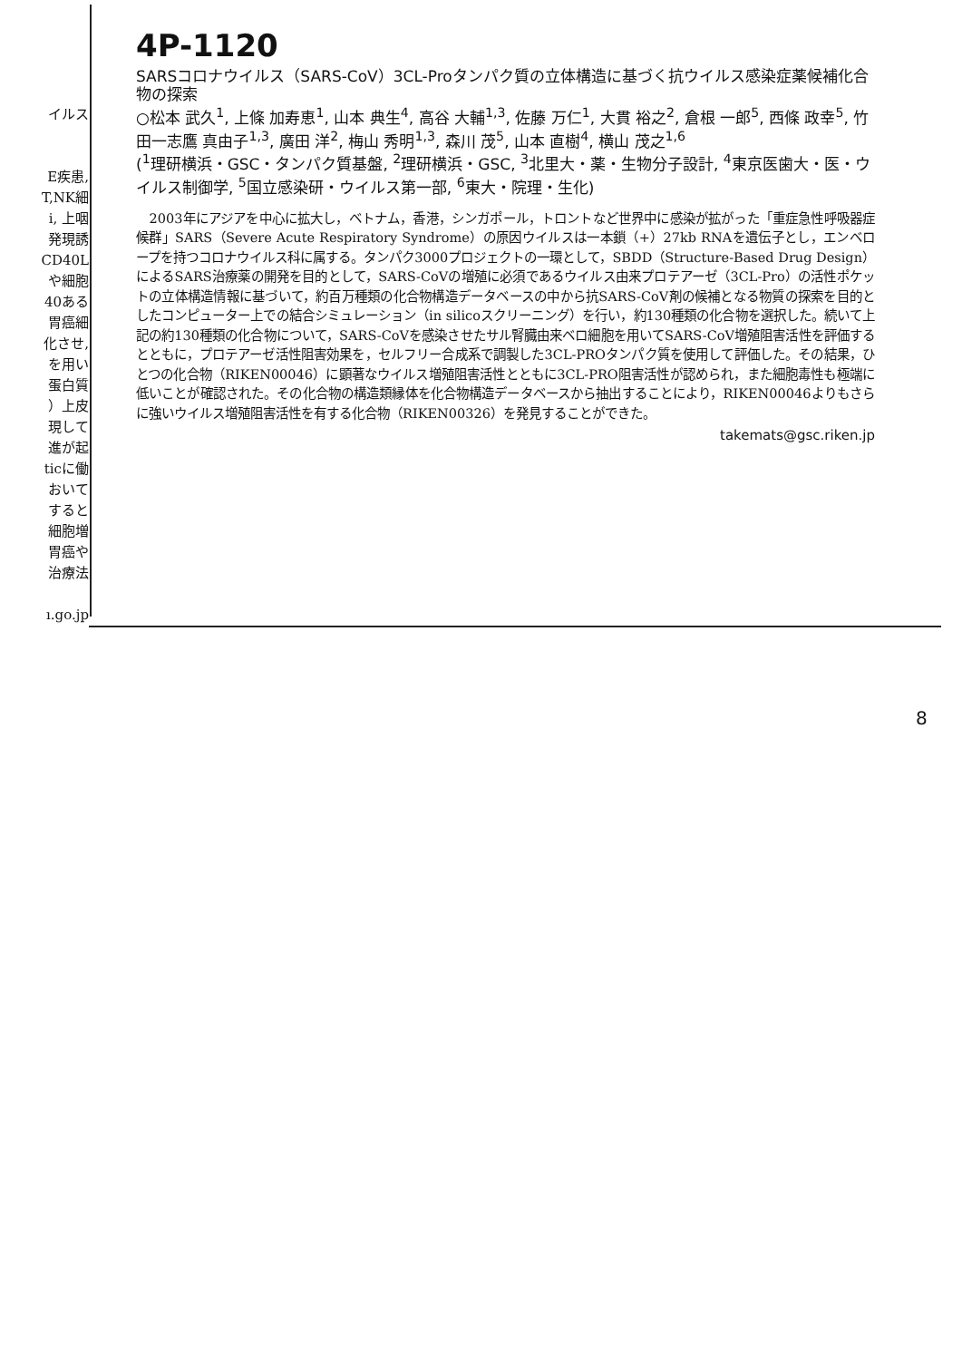イルス
E疾患,
T,NK細
i, 上咽
発現誘
CD40L
や細胞
40ある
胃癌細
化させ,
を用い
蛋白質
）上皮
現して
進が起
ticに働
おいて
すると
細胞増
胃癌や
治療法
ı.go.jp
4P-1120
SARSコロナウイルス（SARS-CoV）3CL-Proタンパク質の立体構造に基づく抗ウイルス感染症薬候補化合物の探索
○松本 武久<sup>1</sup>, 上條 加寿恵<sup>1</sup>, 山本 典生<sup>4</sup>, 高谷 大輔<sup>1,3</sup>, 佐藤 万仁<sup>1</sup>, 大貫 裕之<sup>2</sup>, 倉根 一郎<sup>5</sup>, 西條 政幸<sup>5</sup>, 竹田一志鷹 真由子<sup>1,3</sup>, 廣田 洋<sup>2</sup>, 梅山 秀明<sup>1,3</sup>, 森川 茂<sup>5</sup>, 山本 直樹<sup>4</sup>, 横山 茂之<sup>1,6</sup>
(<sup>1</sup>理研横浜・GSC・タンパク質基盤, <sup>2</sup>理研横浜・GSC, <sup>3</sup>北里大・薬・生物分子設計, <sup>4</sup>東京医歯大・医・ウイルス制御学, <sup>5</sup>国立感染研・ウイルス第一部, <sup>6</sup>東大・院理・生化)
2003年にアジアを中心に拡大し，ベトナム，香港，シンガポール，トロントなど世界中に感染が拡がった「重症急性呼吸器症候群」SARS（Severe Acute Respiratory Syndrome）の原因ウイルスは一本鎖（+）27kb RNAを遺伝子とし，エンベロープを持つコロナウイルス科に属する。タンパク3000プロジェクトの一環として，SBDD（Structure-Based Drug Design）によるSARS治療薬の開発を目的として，SARS-CoVの増殖に必須であるウイルス由来プロテアーゼ（3CL-Pro）の活性ポケットの立体構造情報に基づいて，約百万種類の化合物構造データベースの中から抗SARS-CoV剤の候補となる物質の探索を目的としたコンピューター上での結合シミュレーション（in silicoスクリーニング）を行い，約130種類の化合物を選択した。続いて上記の約130種類の化合物について，SARS-CoVを感染させたサル腎臓由来ベロ細胞を用いてSARS-CoV増殖阻害活性を評価するとともに，プロテアーゼ活性阻害効果を，セルフリー合成系で調製した3CL-PROタンパク質を使用して評価した。その結果，ひとつの化合物（RIKEN00046）に顕著なウイルス増殖阻害活性とともに3CL-PRO阻害活性が認められ，また細胞毒性も極端に低いことが確認された。その化合物の構造類縁体を化合物構造データベースから抽出することにより，RIKEN00046よりもさらに強いウイルス増殖阻害活性を有する化合物（RIKEN00326）を発見することができた。
takemats@gsc.riken.jp
8